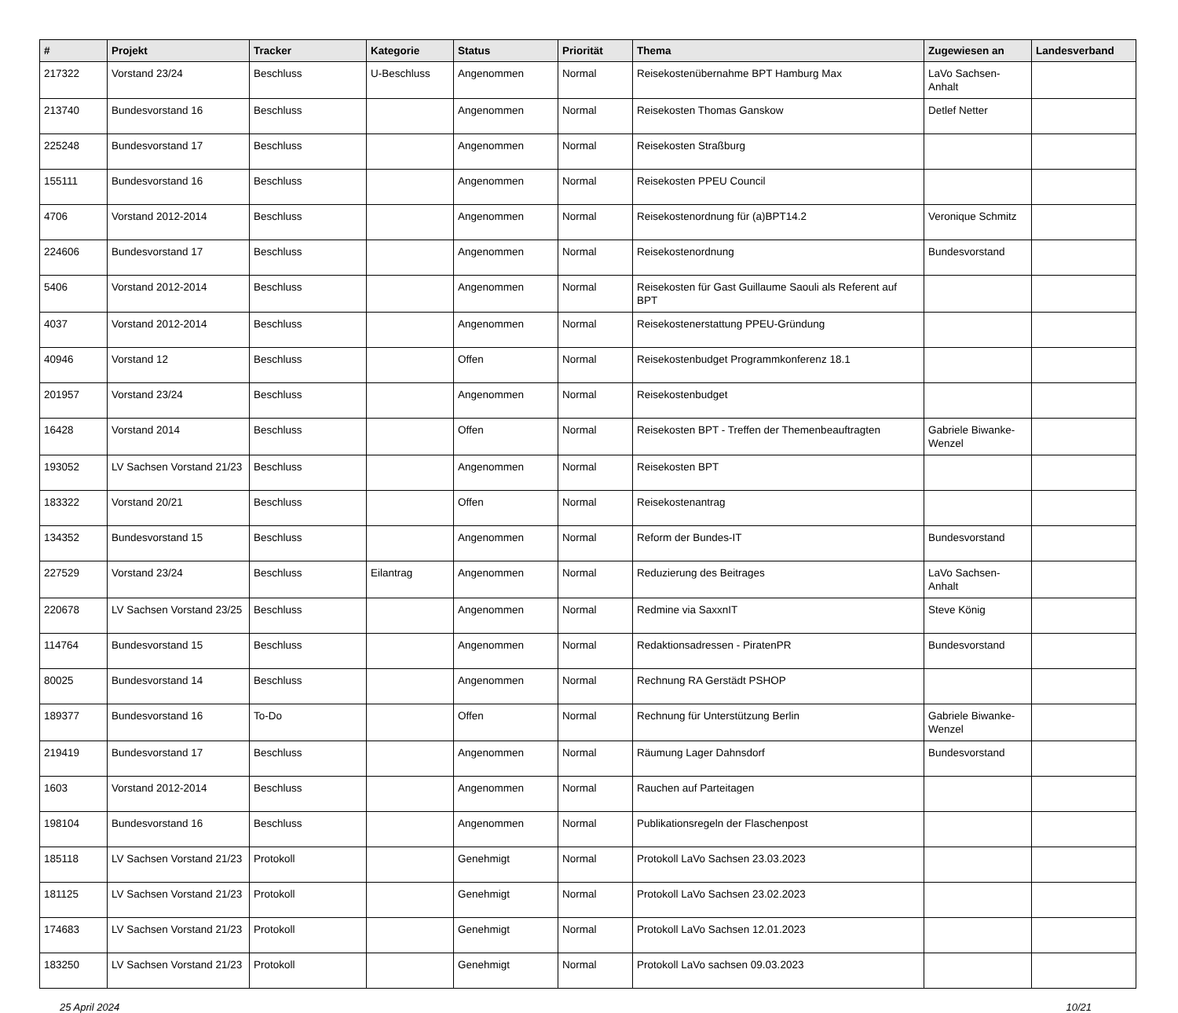| # | Projekt | Tracker | Kategorie | Status | Priorität | Thema | Zugewiesen an | Landesverband |
| --- | --- | --- | --- | --- | --- | --- | --- | --- |
| 217322 | Vorstand 23/24 | Beschluss | U-Beschluss | Angenommen | Normal | Reisekostenübernahme BPT Hamburg Max | LaVo Sachsen-Anhalt | |
| 213740 | Bundesvorstand 16 | Beschluss | | Angenommen | Normal | Reisekosten Thomas Ganskow | Detlef Netter | |
| 225248 | Bundesvorstand 17 | Beschluss | | Angenommen | Normal | Reisekosten Straßburg | | |
| 155111 | Bundesvorstand 16 | Beschluss | | Angenommen | Normal | Reisekosten PPEU Council | | |
| 4706 | Vorstand 2012-2014 | Beschluss | | Angenommen | Normal | Reisekostenordnung für (a)BPT14.2 | Veronique Schmitz | |
| 224606 | Bundesvorstand 17 | Beschluss | | Angenommen | Normal | Reisekostenordnung | Bundesvorstand | |
| 5406 | Vorstand 2012-2014 | Beschluss | | Angenommen | Normal | Reisekosten für Gast Guillaume Saouli als Referent auf BPT | | |
| 4037 | Vorstand 2012-2014 | Beschluss | | Angenommen | Normal | Reisekostenerstattung PPEU-Gründung | | |
| 40946 | Vorstand 12 | Beschluss | | Offen | Normal | Reisekostenbudget Programmkonferenz 18.1 | | |
| 201957 | Vorstand 23/24 | Beschluss | | Angenommen | Normal | Reisekostenbudget | | |
| 16428 | Vorstand 2014 | Beschluss | | Offen | Normal | Reisekosten BPT - Treffen der Themenbeauftragten | Gabriele Biwanke-Wenzel | |
| 193052 | LV Sachsen Vorstand 21/23 | Beschluss | | Angenommen | Normal | Reisekosten BPT | | |
| 183322 | Vorstand 20/21 | Beschluss | | Offen | Normal | Reisekostenantrag | | |
| 134352 | Bundesvorstand 15 | Beschluss | | Angenommen | Normal | Reform der Bundes-IT | Bundesvorstand | |
| 227529 | Vorstand 23/24 | Beschluss | Eilantrag | Angenommen | Normal | Reduzierung des Beitrages | LaVo Sachsen-Anhalt | |
| 220678 | LV Sachsen Vorstand 23/25 | Beschluss | | Angenommen | Normal | Redmine via SaxxnIT | Steve König | |
| 114764 | Bundesvorstand 15 | Beschluss | | Angenommen | Normal | Redaktionsadressen - PiratenPR | Bundesvorstand | |
| 80025 | Bundesvorstand 14 | Beschluss | | Angenommen | Normal | Rechnung RA Gerstädt PSHOP | | |
| 189377 | Bundesvorstand 16 | To-Do | | Offen | Normal | Rechnung für Unterstützung Berlin | Gabriele Biwanke-Wenzel | |
| 219419 | Bundesvorstand 17 | Beschluss | | Angenommen | Normal | Räumung Lager Dahnsdorf | Bundesvorstand | |
| 1603 | Vorstand 2012-2014 | Beschluss | | Angenommen | Normal | Rauchen auf Parteitagen | | |
| 198104 | Bundesvorstand 16 | Beschluss | | Angenommen | Normal | Publikationsregeln der Flaschenpost | | |
| 185118 | LV Sachsen Vorstand 21/23 | Protokoll | | Genehmigt | Normal | Protokoll LaVo Sachsen 23.03.2023 | | |
| 181125 | LV Sachsen Vorstand 21/23 | Protokoll | | Genehmigt | Normal | Protokoll LaVo Sachsen 23.02.2023 | | |
| 174683 | LV Sachsen Vorstand 21/23 | Protokoll | | Genehmigt | Normal | Protokoll LaVo Sachsen 12.01.2023 | | |
| 183250 | LV Sachsen Vorstand 21/23 | Protokoll | | Genehmigt | Normal | Protokoll LaVo sachsen 09.03.2023 | | |
25 April 2024 10/21